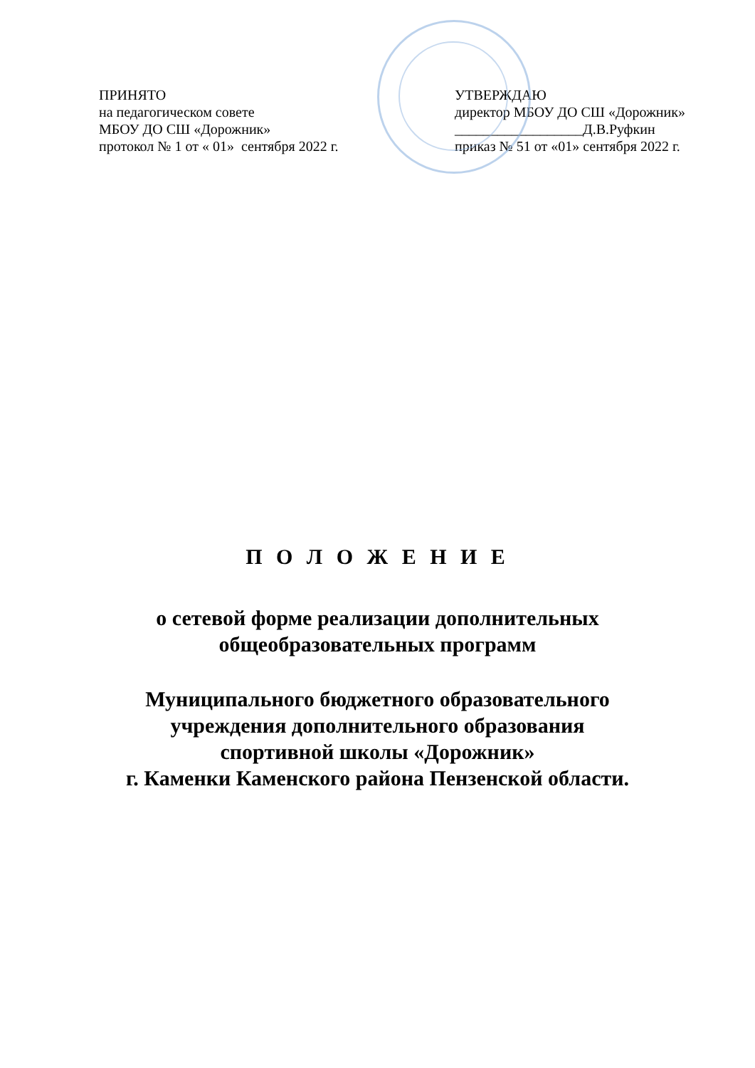ПРИНЯТО
на педагогическом совете
МБОУ ДО СШ «Дорожник»
протокол № 1 от « 01» сентября 2022 г.
УТВЕРЖДАЮ
директор МБОУ ДО СШ «Дорожник»
__________________Д.В.Руфкин
приказ № 51 от «01» сентября 2022 г.
П О Л О Ж Е Н И Е
о сетевой форме реализации дополнительных
общеобразовательных программ
Муниципального бюджетного образовательного
учреждения дополнительного образования
спортивной школы «Дорожник»
г. Каменки Каменского района Пензенской области.